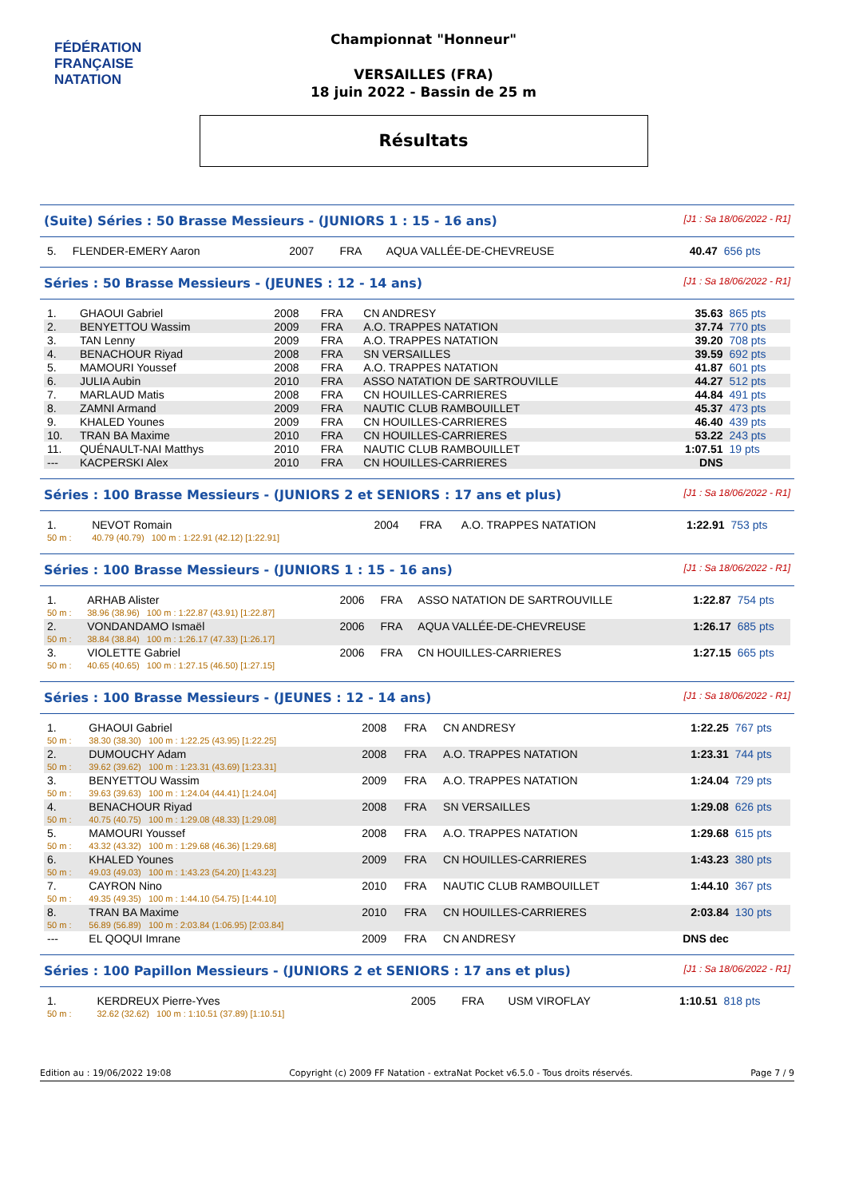FÉDÉRATION FRANÇAISE
NATATION
Championnat "Honneur"
VERSAILLES (FRA)
18 juin 2022 - Bassin de 25 m
Résultats
(Suite) Séries : 50 Brasse Messieurs - (JUNIORS 1 : 15 - 16 ans) [J1 : Sa 18/06/2022 - R1]
| 5. | FLENDER-EMERY Aaron | 2007 | FRA | AQUA VALLÉE-DE-CHEVREUSE | 40.47 | 656 pts |
Séries : 50 Brasse Messieurs - (JEUNES : 12 - 14 ans) [J1 : Sa 18/06/2022 - R1]
| 1. | GHAOUI Gabriel | 2008 | FRA | CN ANDRESY | 35.63 | 865 pts |
| 2. | BENYETTOU Wassim | 2009 | FRA | A.O. TRAPPES NATATION | 37.74 | 770 pts |
| 3. | TAN Lenny | 2009 | FRA | A.O. TRAPPES NATATION | 39.20 | 708 pts |
| 4. | BENACHOUR Riyad | 2008 | FRA | SN VERSAILLES | 39.59 | 692 pts |
| 5. | MAMOURI Youssef | 2008 | FRA | A.O. TRAPPES NATATION | 41.87 | 601 pts |
| 6. | JULIA Aubin | 2010 | FRA | ASSO NATATION DE SARTROUVILLE | 44.27 | 512 pts |
| 7. | MARLAUD Matis | 2008 | FRA | CN HOUILLES-CARRIERES | 44.84 | 491 pts |
| 8. | ZAMNI Armand | 2009 | FRA | NAUTIC CLUB RAMBOUILLET | 45.37 | 473 pts |
| 9. | KHALED Younes | 2009 | FRA | CN HOUILLES-CARRIERES | 46.40 | 439 pts |
| 10. | TRAN BA Maxime | 2010 | FRA | CN HOUILLES-CARRIERES | 53.22 | 243 pts |
| 11. | QUÉNAULT-NAI Matthys | 2010 | FRA | NAUTIC CLUB RAMBOUILLET | 1:07.51 | 19 pts |
| --- | KACPERSKI Alex | 2010 | FRA | CN HOUILLES-CARRIERES | DNS | |
Séries : 100 Brasse Messieurs - (JUNIORS 2 et SENIORS : 17 ans et plus) [J1 : Sa 18/06/2022 - R1]
| 1. | NEVOT Romain | 2004 | FRA | A.O. TRAPPES NATATION | 1:22.91 | 753 pts |
| 50 m : | 40.79 (40.79) 100 m : 1:22.91 (42.12) [1:22.91] | | | | | |
Séries : 100 Brasse Messieurs - (JUNIORS 1 : 15 - 16 ans) [J1 : Sa 18/06/2022 - R1]
| 1. | ARHAB Alister | 2006 | FRA | ASSO NATATION DE SARTROUVILLE | 1:22.87 | 754 pts |
| 50 m : | 38.96 (38.96) 100 m : 1:22.87 (43.91) [1:22.87] | | | | | |
| 2. | VONDANDAMO Ismaël | 2006 | FRA | AQUA VALLÉE-DE-CHEVREUSE | 1:26.17 | 685 pts |
| 50 m : | 38.84 (38.84) 100 m : 1:26.17 (47.33) [1:26.17] | | | | | |
| 3. | VIOLETTE Gabriel | 2006 | FRA | CN HOUILLES-CARRIERES | 1:27.15 | 665 pts |
| 50 m : | 40.65 (40.65) 100 m : 1:27.15 (46.50) [1:27.15] | | | | | |
Séries : 100 Brasse Messieurs - (JEUNES : 12 - 14 ans) [J1 : Sa 18/06/2022 - R1]
| 1. | GHAOUI Gabriel | 2008 | FRA | CN ANDRESY | 1:22.25 | 767 pts |
| 50 m : | 38.30 (38.30) 100 m : 1:22.25 (43.95) [1:22.25] | | | | | |
| 2. | DUMOUCHY Adam | 2008 | FRA | A.O. TRAPPES NATATION | 1:23.31 | 744 pts |
| 50 m : | 39.62 (39.62) 100 m : 1:23.31 (43.69) [1:23.31] | | | | | |
| 3. | BENYETTOU Wassim | 2009 | FRA | A.O. TRAPPES NATATION | 1:24.04 | 729 pts |
| 50 m : | 39.63 (39.63) 100 m : 1:24.04 (44.41) [1:24.04] | | | | | |
| 4. | BENACHOUR Riyad | 2008 | FRA | SN VERSAILLES | 1:29.08 | 626 pts |
| 50 m : | 40.75 (40.75) 100 m : 1:29.08 (48.33) [1:29.08] | | | | | |
| 5. | MAMOURI Youssef | 2008 | FRA | A.O. TRAPPES NATATION | 1:29.68 | 615 pts |
| 50 m : | 43.32 (43.32) 100 m : 1:29.68 (46.36) [1:29.68] | | | | | |
| 6. | KHALED Younes | 2009 | FRA | CN HOUILLES-CARRIERES | 1:43.23 | 380 pts |
| 50 m : | 49.03 (49.03) 100 m : 1:43.23 (54.20) [1:43.23] | | | | | |
| 7. | CAYRON Nino | 2010 | FRA | NAUTIC CLUB RAMBOUILLET | 1:44.10 | 367 pts |
| 50 m : | 49.35 (49.35) 100 m : 1:44.10 (54.75) [1:44.10] | | | | | |
| 8. | TRAN BA Maxime | 2010 | FRA | CN HOUILLES-CARRIERES | 2:03.84 | 130 pts |
| 50 m : | 56.89 (56.89) 100 m : 2:03.84 (1:06.95) [2:03.84] | | | | | |
| --- | EL QOQUI Imrane | 2009 | FRA | CN ANDRESY | DNS dec | |
Séries : 100 Papillon Messieurs - (JUNIORS 2 et SENIORS : 17 ans et plus) [J1 : Sa 18/06/2022 - R1]
| 1. | KERDREUX Pierre-Yves | 2005 | FRA | USM VIROFLAY | 1:10.51 | 818 pts |
| 50 m : | 32.62 (32.62) 100 m : 1:10.51 (37.89) [1:10.51] | | | | | |
Edition au : 19/06/2022 19:08 Copyright (c) 2009 FF Natation - extraNat Pocket v6.5.0 - Tous droits réservés. Page 7 / 9